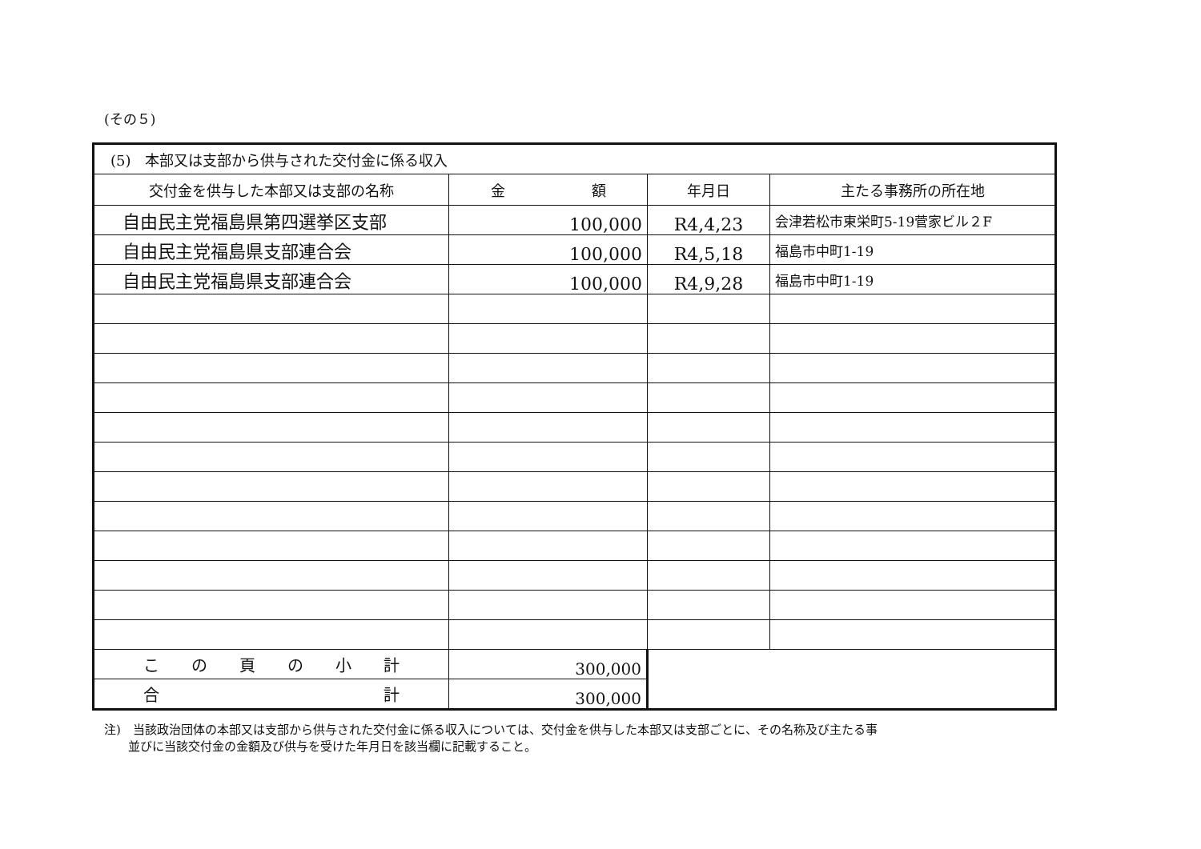(その５)
| (5) 本部又は支部から供与された交付金に係る収入 | | | |
| 交付金を供与した本部又は支部の名称 | 金 額 | 年月日 | 主たる事務所の所在地 |
| 自由民主党福島県第四選挙区支部 | 100,000 | R4,4,23 | 会津若松市東栄町5-19菅家ビル２F |
| 自由民主党福島県支部連合会 | 100,000 | R4,5,18 | 福島市中町1-19 |
| 自由民主党福島県支部連合会 | 100,000 | R4,9,28 | 福島市中町1-19 |
| こ の 頁 の 小 計 | 300,000 | | |
| 合 計 | 300,000 | | |
注)　当該政治団体の本部又は支部から供与された交付金に係る収入については、交付金を供与した本部又は支部ごとに、その名称及び主たる事
　　並びに当該交付金の金額及び供与を受けた年月日を該当欄に記載すること。